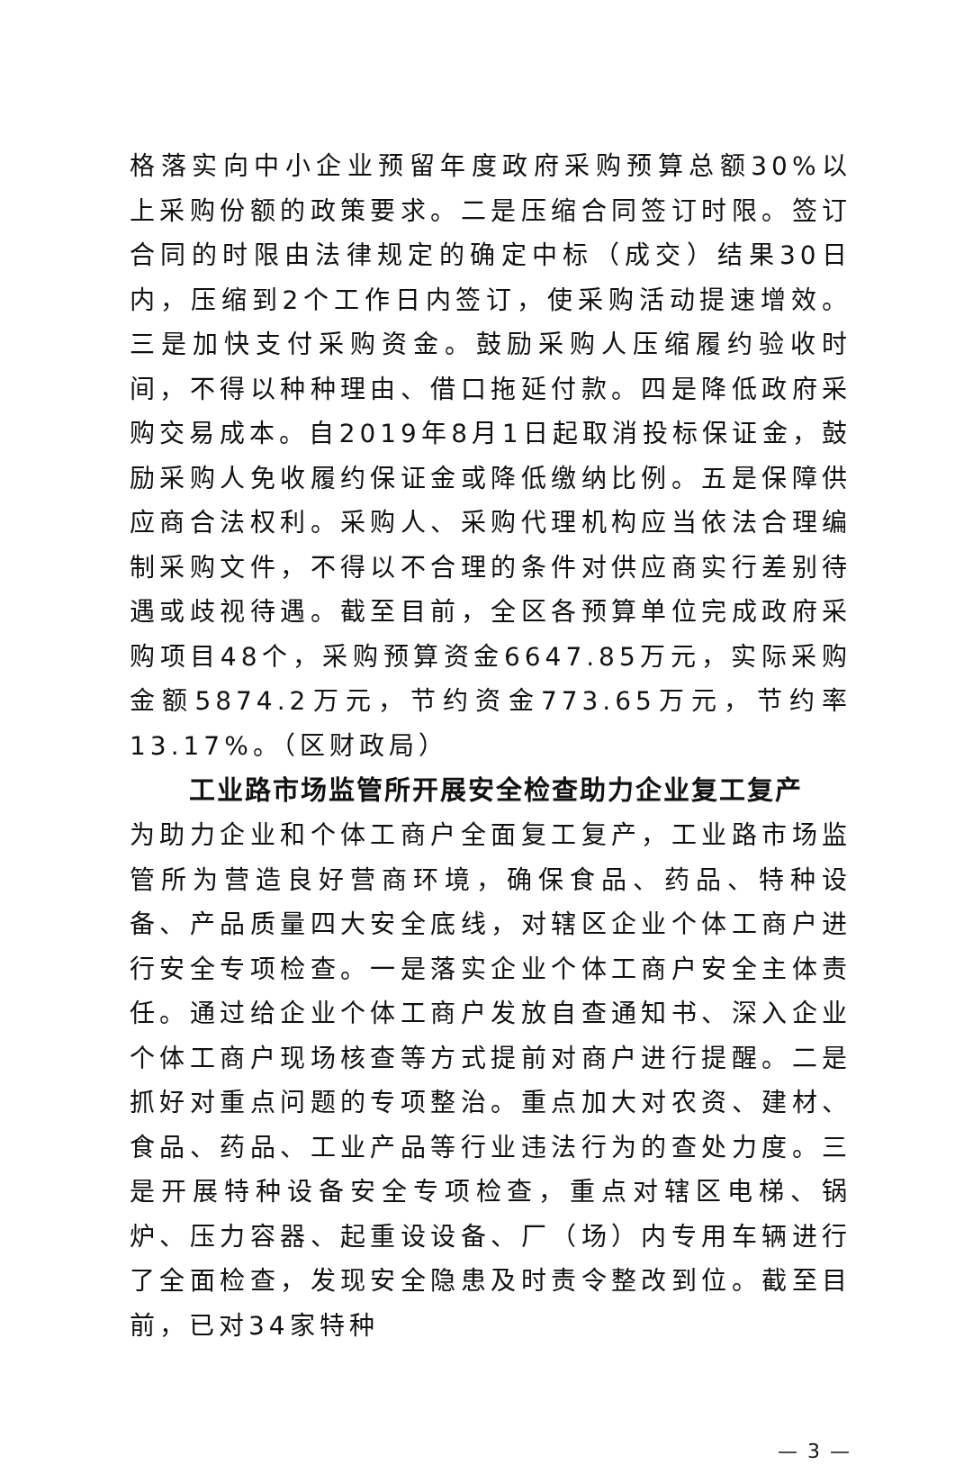格落实向中小企业预留年度政府采购预算总额30%以上采购份额的政策要求。二是压缩合同签订时限。签订合同的时限由法律规定的确定中标（成交）结果30日内，压缩到2个工作日内签订，使采购活动提速增效。三是加快支付采购资金。鼓励采购人压缩履约验收时间，不得以种种理由、借口拖延付款。四是降低政府采购交易成本。自2019年8月1日起取消投标保证金，鼓励采购人免收履约保证金或降低缴纳比例。五是保障供应商合法权利。采购人、采购代理机构应当依法合理编制采购文件，不得以不合理的条件对供应商实行差别待遇或歧视待遇。截至目前，全区各预算单位完成政府采购项目48个，采购预算资金6647.85万元，实际采购金额5874.2万元，节约资金773.65万元，节约率13.17%。（区财政局）
工业路市场监管所开展安全检查助力企业复工复产
为助力企业和个体工商户全面复工复产，工业路市场监管所为营造良好营商环境，确保食品、药品、特种设备、产品质量四大安全底线，对辖区企业个体工商户进行安全专项检查。一是落实企业个体工商户安全主体责任。通过给企业个体工商户发放自查通知书、深入企业个体工商户现场核查等方式提前对商户进行提醒。二是抓好对重点问题的专项整治。重点加大对农资、建材、食品、药品、工业产品等行业违法行为的查处力度。三是开展特种设备安全专项检查，重点对辖区电梯、锅炉、压力容器、起重设设备、厂（场）内专用车辆进行了全面检查，发现安全隐患及时责令整改到位。截至目前，已对34家特种
— 3 —